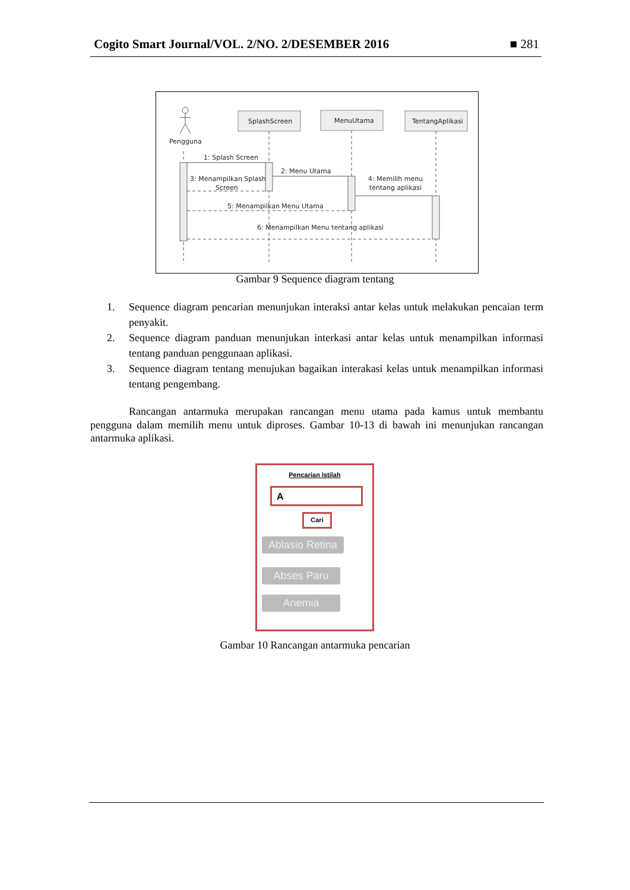Cogito Smart Journal/VOL. 2/NO. 2/DESEMBER 2016 ■ 281
Pengguna
SplashScreen
MenuUtama
TentangAplikasi
1: Splash Screen
2: Menu Utama
3: Menampilkan Splash
Screen
4: Memilih menu
tentang aplikasi
5: Menampilkan Menu Utama
6: Menampilkan Menu tentang aplikasi
Gambar 9 Sequence diagram tentang
1. Sequence diagram pencarian menunjukan interaksi antar kelas untuk melakukan pencaian term penyakit.
2. Sequence diagram panduan menunjukan interkasi antar kelas untuk menampilkan informasi tentang panduan penggunaan aplikasi.
3. Sequence diagram tentang menujukan bagaikan interakasi kelas untuk menampilkan informasi tentang pengembang.
Rancangan antarmuka merupakan rancangan menu utama pada kamus untuk membantu pengguna dalam memilih menu untuk diproses. Gambar 10-13 di bawah ini menunjukan rancangan antarmuka aplikasi.
Pencarian Istilah
A
Cari
Ablasio Retina
Abses Paru
Anemia
Gambar 10 Rancangan antarmuka pencarian